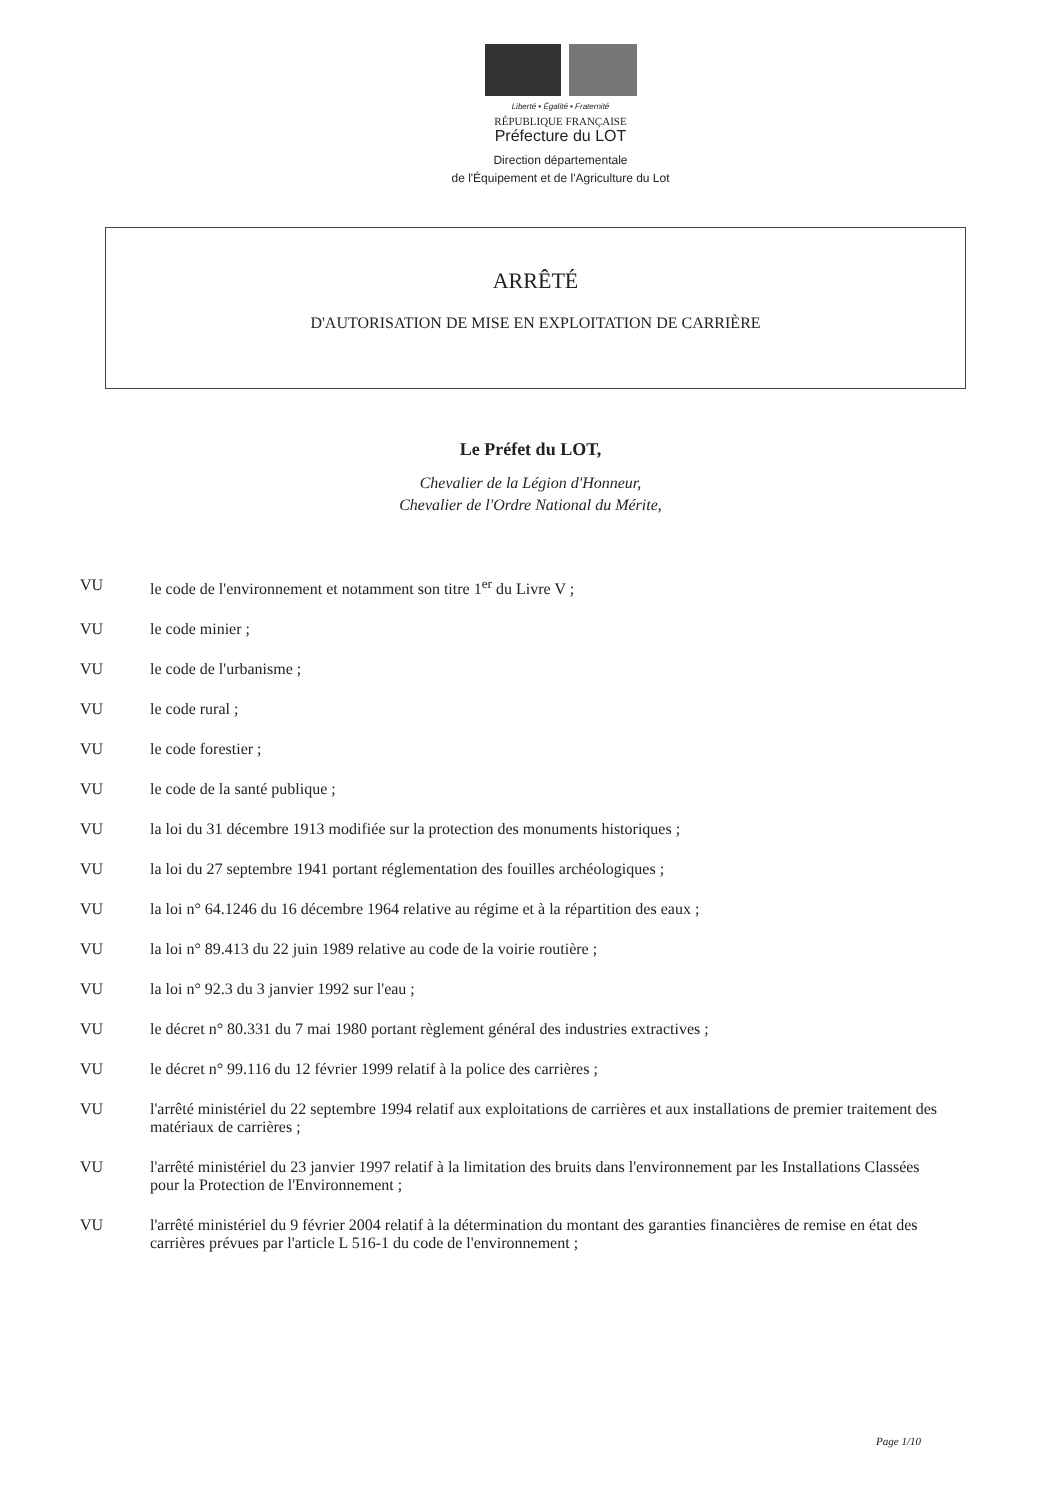Liberté • Égalité • Fraternité
RÉPUBLIQUE FRANÇAISE
Préfecture du LOT
Direction départementale
de l'Équipement et de l'Agriculture du Lot
ARRÊTÉ
D'AUTORISATION DE MISE EN EXPLOITATION DE CARRIÈRE
Le Préfet du LOT,
Chevalier de la Légion d'Honneur,
Chevalier de l'Ordre National du Mérite,
VU le code de l'environnement et notamment son titre 1<sup>er</sup> du Livre V ;
VU le code minier ;
VU le code de l'urbanisme ;
VU le code rural ;
VU le code forestier ;
VU le code de la santé publique ;
VU la loi du 31 décembre 1913 modifiée sur la protection des monuments historiques ;
VU la loi du 27 septembre 1941 portant réglementation des fouilles archéologiques ;
VU la loi n° 64.1246 du 16 décembre 1964 relative au régime et à la répartition des eaux ;
VU la loi n° 89.413 du 22 juin 1989 relative au code de la voirie routière ;
VU la loi n° 92.3 du 3 janvier 1992 sur l'eau ;
VU le décret n° 80.331 du 7 mai 1980 portant règlement général des industries extractives ;
VU le décret n° 99.116 du 12 février 1999 relatif à la police des carrières ;
VU l'arrêté ministériel du 22 septembre 1994 relatif aux exploitations de carrières et aux installations de premier traitement des matériaux de carrières ;
VU l'arrêté ministériel du 23 janvier 1997 relatif à la limitation des bruits dans l'environnement par les Installations Classées pour la Protection de l'Environnement ;
VU l'arrêté ministériel du 9 février 2004 relatif à la détermination du montant des garanties financières de remise en état des carrières prévues par l'article L 516-1 du code de l'environnement ;
Page 1/10